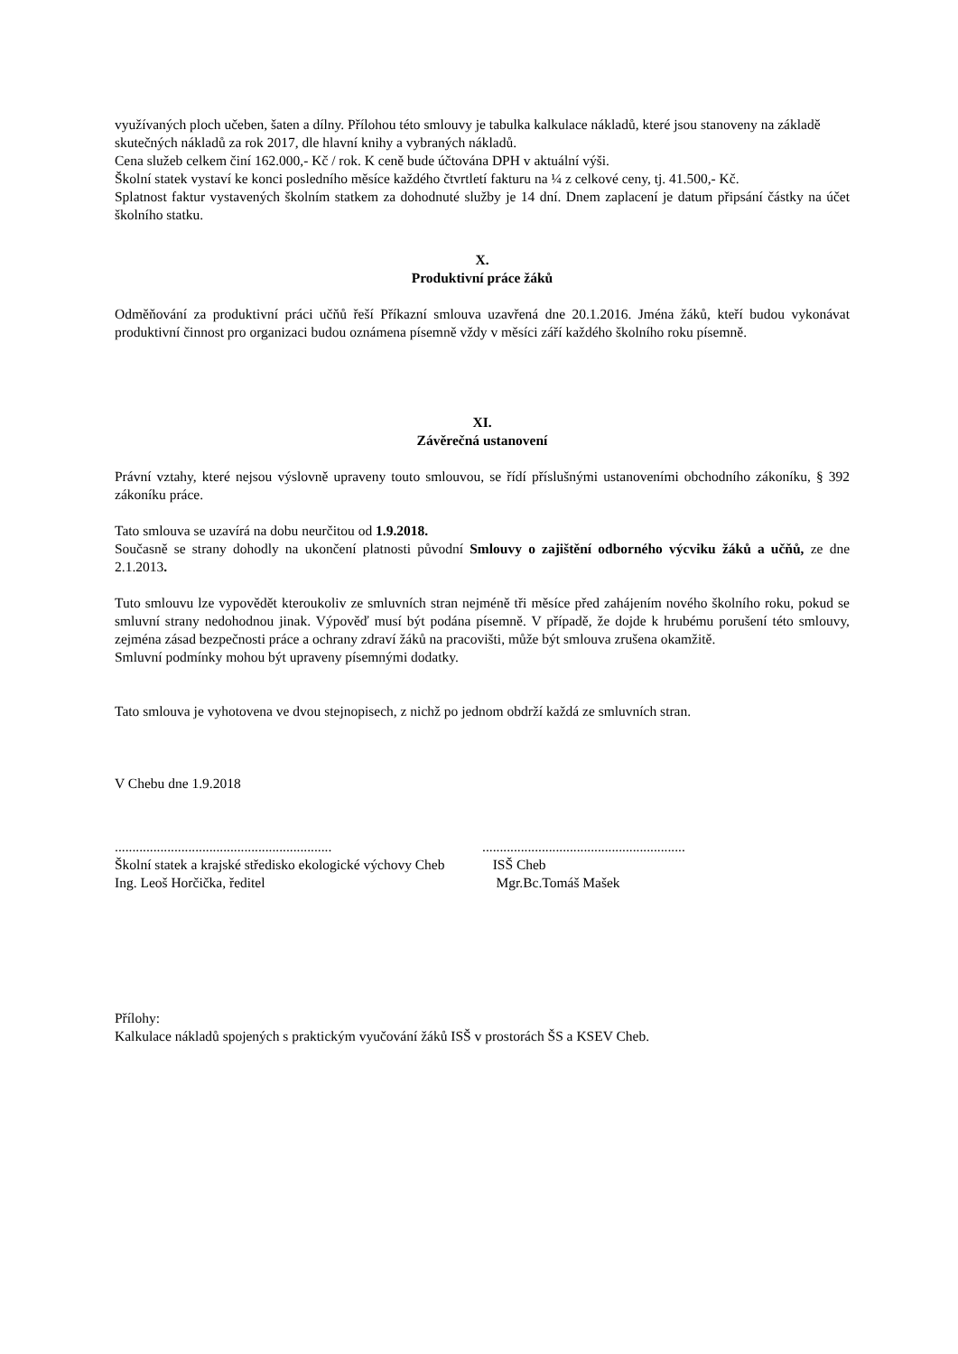využívaných ploch učeben, šaten a dílny. Přílohou této smlouvy je tabulka kalkulace nákladů, které jsou stanoveny na základě skutečných nákladů za rok 2017, dle hlavní knihy a vybraných nákladů.
Cena služeb celkem činí 162.000,- Kč / rok. K ceně bude účtována DPH v aktuální výši.
Školní statek vystaví ke konci posledního měsíce každého čtvrtletí fakturu na ¼ z celkové ceny, tj. 41.500,- Kč.
Splatnost faktur vystavených školním statkem za dohodnuté služby je 14 dní. Dnem zaplacení je datum připsání částky na účet školního statku.
X.
Produktivní práce žáků
Odměňování za produktivní práci učňů řeší Příkazní smlouva uzavřená dne 20.1.2016. Jména žáků, kteří budou vykonávat produktivní činnost pro organizaci budou oznámena písemně vždy v měsíci září každého školního roku písemně.
XI.
Závěrečná ustanovení
Právní vztahy, které nejsou výslovně upraveny touto smlouvou, se řídí příslušnými ustanoveními obchodního zákoníku, § 392 zákoníku práce.
Tato smlouva se uzavírá na dobu neurčitou od 1.9.2018.
Současně se strany dohodly na ukončení platnosti původní Smlouvy o zajištění odborného výcviku žáků a učňů, ze dne 2.1.2013.
Tuto smlouvu lze vypovědět kteroukoliv ze smluvních stran nejméně tři měsíce před zahájením nového školního roku, pokud se smluvní strany nedohodnou jinak. Výpověď musí být podána písemně. V případě, že dojde k hrubému porušení této smlouvy, zejména zásad bezpečnosti práce a ochrany zdraví žáků na pracovišti, může být smlouva zrušena okamžitě.
Smluvní podmínky mohou být upraveny písemnými dodatky.
Tato smlouva je vyhotovena ve dvou stejnopisech, z nichž po jednom obdrží každá ze smluvních stran.
V Chebu dne 1.9.2018
..............................................................
Školní statek a krajské středisko ekologické výchovy Cheb
Ing. Leoš Horčička, ředitel
..........................................................
ISŠ Cheb
Mgr.Bc.Tomáš Mašek
Přílohy:
Kalkulace nákladů spojených s praktickým vyučování žáků ISŠ v prostorách ŠS a KSEV Cheb.